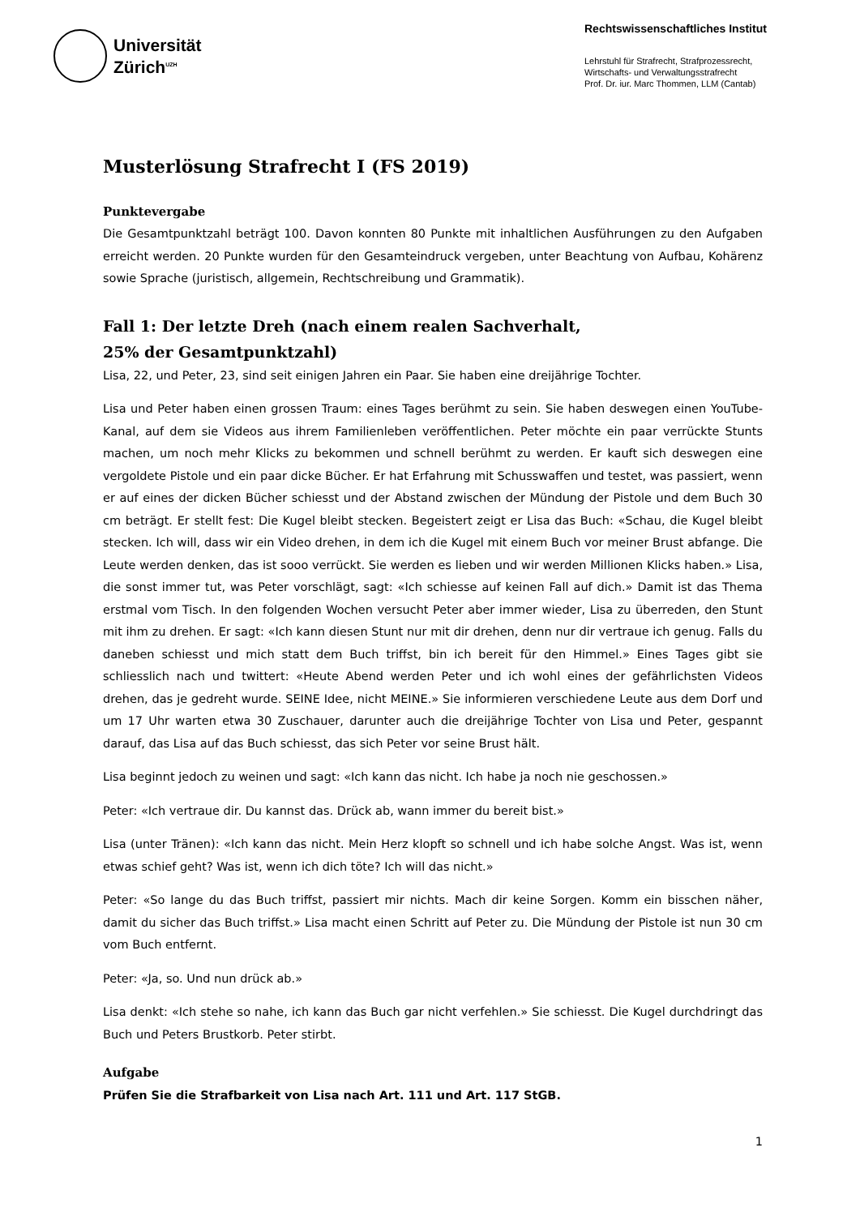Universität
Zürich<sup>UZH</sup>
Rechtswissenschaftliches Institut
Lehrstuhl für Strafrecht, Strafprozessrecht,
Wirtschafts- und Verwaltungsstrafrecht
Prof. Dr. iur. Marc Thommen, LLM (Cantab)
Musterlösung Strafrecht I (FS 2019)
Punktevergabe
Die Gesamtpunktzahl beträgt 100. Davon konnten 80 Punkte mit inhaltlichen Ausführungen zu den Aufgaben erreicht werden. 20 Punkte wurden für den Gesamteindruck vergeben, unter Beachtung von Aufbau, Kohärenz sowie Sprache (juristisch, allgemein, Rechtschreibung und Grammatik).
Fall 1: Der letzte Dreh (nach einem realen Sachverhalt,
25% der Gesamtpunktzahl)
Lisa, 22, und Peter, 23, sind seit einigen Jahren ein Paar. Sie haben eine dreijährige Tochter.
Lisa und Peter haben einen grossen Traum: eines Tages berühmt zu sein. Sie haben deswegen einen YouTube-Kanal, auf dem sie Videos aus ihrem Familienleben veröffentlichen. Peter möchte ein paar verrückte Stunts machen, um noch mehr Klicks zu bekommen und schnell berühmt zu werden. Er kauft sich deswegen eine vergoldete Pistole und ein paar dicke Bücher. Er hat Erfahrung mit Schusswaffen und testet, was passiert, wenn er auf eines der dicken Bücher schiesst und der Abstand zwischen der Mündung der Pistole und dem Buch 30 cm beträgt. Er stellt fest: Die Kugel bleibt stecken. Begeistert zeigt er Lisa das Buch: «Schau, die Kugel bleibt stecken. Ich will, dass wir ein Video drehen, in dem ich die Kugel mit einem Buch vor meiner Brust abfange. Die Leute werden denken, das ist sooo verrückt. Sie werden es lieben und wir werden Millionen Klicks haben.» Lisa, die sonst immer tut, was Peter vorschlägt, sagt: «Ich schiesse auf keinen Fall auf dich.» Damit ist das Thema erstmal vom Tisch. In den folgenden Wochen versucht Peter aber immer wieder, Lisa zu überreden, den Stunt mit ihm zu drehen. Er sagt: «Ich kann diesen Stunt nur mit dir drehen, denn nur dir vertraue ich genug. Falls du daneben schiesst und mich statt dem Buch triffst, bin ich bereit für den Himmel.» Eines Tages gibt sie schliesslich nach und twittert: «Heute Abend werden Peter und ich wohl eines der gefährlichsten Videos drehen, das je gedreht wurde. SEINE Idee, nicht MEINE.» Sie informieren verschiedene Leute aus dem Dorf und um 17 Uhr warten etwa 30 Zuschauer, darunter auch die dreijährige Tochter von Lisa und Peter, gespannt darauf, das Lisa auf das Buch schiesst, das sich Peter vor seine Brust hält.
Lisa beginnt jedoch zu weinen und sagt: «Ich kann das nicht. Ich habe ja noch nie geschossen.»
Peter: «Ich vertraue dir. Du kannst das. Drück ab, wann immer du bereit bist.»
Lisa (unter Tränen): «Ich kann das nicht. Mein Herz klopft so schnell und ich habe solche Angst. Was ist, wenn etwas schief geht? Was ist, wenn ich dich töte? Ich will das nicht.»
Peter: «So lange du das Buch triffst, passiert mir nichts. Mach dir keine Sorgen. Komm ein bisschen näher, damit du sicher das Buch triffst.» Lisa macht einen Schritt auf Peter zu. Die Mündung der Pistole ist nun 30 cm vom Buch entfernt.
Peter: «Ja, so. Und nun drück ab.»
Lisa denkt: «Ich stehe so nahe, ich kann das Buch gar nicht verfehlen.» Sie schiesst. Die Kugel durchdringt das Buch und Peters Brustkorb. Peter stirbt.
Aufgabe
Prüfen Sie die Strafbarkeit von Lisa nach Art. 111 und Art. 117 StGB.
1